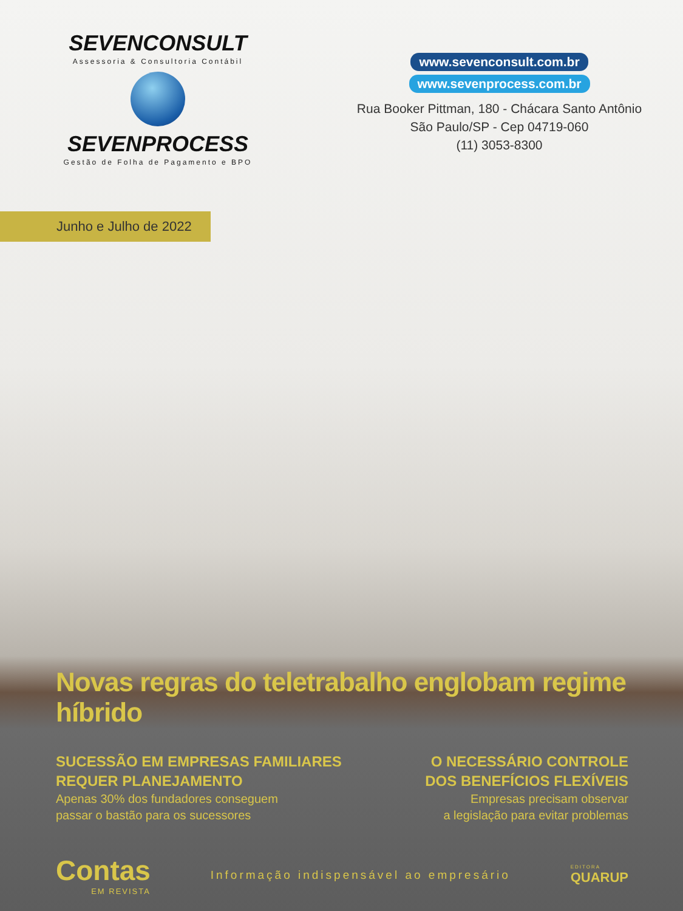SEVENCONSULT
Assessoria & Consultoria Contábil
SEVENPROCESS
Gestão de Folha de Pagamento e BPO
www.sevenconsult.com.br
www.sevenprocess.com.br
Rua Booker Pittman, 180 - Chácara Santo Antônio
São Paulo/SP - Cep 04719-060
(11) 3053-8300
Junho e Julho de 2022
Novas regras do teletrabalho englobam regime híbrido
SUCESSÃO EM EMPRESAS FAMILIARES
REQUER PLANEJAMENTO
Apenas 30% dos fundadores conseguem
passar o bastão para os sucessores
O NECESSÁRIO CONTROLE
DOS BENEFÍCIOS FLEXÍVEIS
Empresas precisam observar
a legislação para evitar problemas
Contas
EM REVISTA
Informação indispensável ao empresário
EDITORA
QUARUP